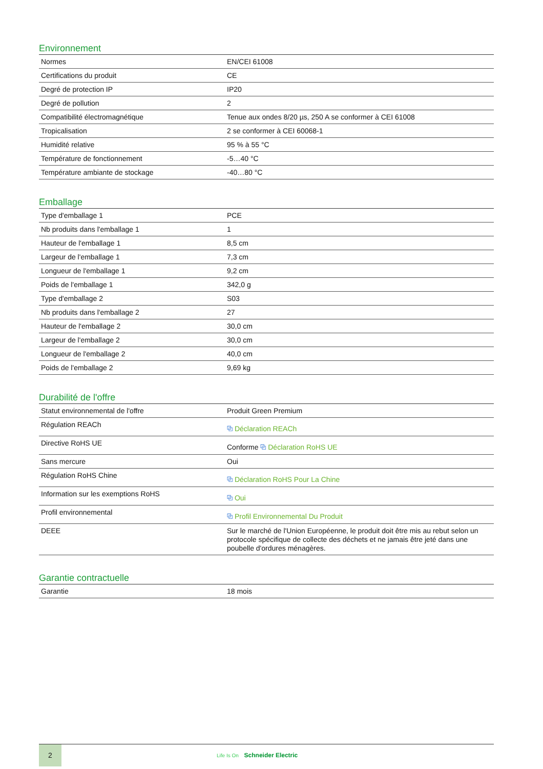Environnement
| Normes | EN/CEI 61008 |
| Certifications du produit | CE |
| Degré de protection IP | IP20 |
| Degré de pollution | 2 |
| Compatibilité électromagnétique | Tenue aux ondes 8/20 µs, 250 A se conformer à CEI 61008 |
| Tropicalisation | 2 se conformer à CEI 60068-1 |
| Humidité relative | 95 % à 55 °C |
| Température de fonctionnement | -5…40 °C |
| Température ambiante de stockage | -40…80 °C |
Emballage
| Type d'emballage 1 | PCE |
| Nb produits dans l'emballage 1 | 1 |
| Hauteur de l'emballage 1 | 8,5 cm |
| Largeur de l'emballage 1 | 7,3 cm |
| Longueur de l'emballage 1 | 9,2 cm |
| Poids de l'emballage 1 | 342,0 g |
| Type d'emballage 2 | S03 |
| Nb produits dans l'emballage 2 | 27 |
| Hauteur de l'emballage 2 | 30,0 cm |
| Largeur de l'emballage 2 | 30,0 cm |
| Longueur de l'emballage 2 | 40,0 cm |
| Poids de l'emballage 2 | 9,69 kg |
Durabilité de l'offre
| Statut environnemental de l'offre | Produit Green Premium |
| Régulation REACh | ⧉ Déclaration REACh |
| Directive RoHS UE | Conforme ⧉ Déclaration RoHS UE |
| Sans mercure | Oui |
| Régulation RoHS Chine | ⧉ Déclaration RoHS Pour La Chine |
| Information sur les exemptions RoHS | ⧉ Oui |
| Profil environnemental | ⧉ Profil Environnemental Du Produit |
| DEEE | Sur le marché de l'Union Européenne, le produit doit être mis au rebut selon un protocole spécifique de collecte des déchets et ne jamais être jeté dans une poubelle d'ordures ménagères. |
Garantie contractuelle
| Garantie | 18 mois |
2
Life Is On Schneider Electric